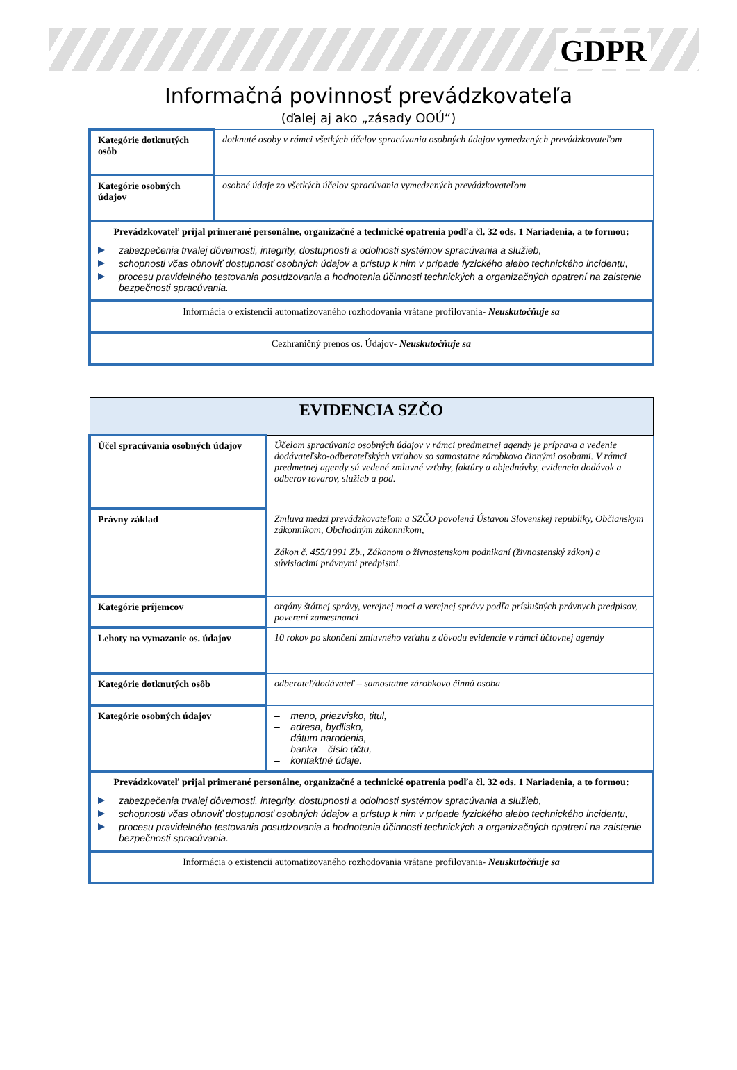GDPR
Informačná povinnosť prevádzkovateľa
(ďalej aj ako „zásady OOÚ“)
| Kategórie dotknutých osôb | dotknuté osoby v rámci všetkých účelov spracúvania osobných údajov vymedzených prevádzkovateľom |
| Kategórie osobných údajov | osobné údaje zo všetkých účelov spracúvania vymedzených prevádzkovateľom |
| Prevádzkovateľ prijal primerané personálne, organizačné a technické opatrenia podľa čl. 32 ods. 1 Nariadenia, a to formou: zabezpečenia trvalej dôvernosti, integrity, dostupnosti a odolnosti systémov spracúvania a služieb, schopnosti včas obnoviť dostupnosť osobných údajov a prístup k nim v prípade fyzického alebo technického incidentu, procesu pravidelného testovania posudzovania a hodnotenia účinnosti technických a organizačných opatrení na zaistenie bezpečnosti spracúvania. | |
| Informácia o existencii automatizovaného rozhodovania vrátane profilovania- Neuskutočňuje sa | |
| Cezhraničný prenos os. Údajov- Neuskutočňuje sa | |
| EVIDENCIA SZČO | |
| Účel spracúvania osobných údajov | Účelom spracúvania osobných údajov v rámci predmetnej agendy je príprava a vedenie dodávateľsko-odberateľských vzťahov so samostatne zárobkovo činnými osobami. V rámci predmetnej agendy sú vedené zmluvné vzťahy, faktúry a objednávky, evidencia dodávok a odberov tovarov, služieb a pod. |
| Právny základ | Zmluva medzi prevádzkovateľom a SZČO povolená Ústavou Slovenskej republiky, Občianskym zákonníkom, Obchodným zákonníkom, Zákon č. 455/1991 Zb., Zákonom o živnostenskom podnikaní (živnostenský zákon) a súvisiacimi právnymi predpismi. |
| Kategórie príjemcov | orgány štátnej správy, verejnej moci a verejnej správy podľa príslušných právnych predpisov, poverení zamestnanci |
| Lehoty na vymazanie os. údajov | 10 rokov po skončení zmluvného vzťahu z dôvodu evidencie v rámci účtovnej agendy |
| Kategórie dotknutých osôb | odberateľ/dodávateľ – samostatne zárobkovo činná osoba |
| Kategórie osobných údajov | – meno, priezvisko, titul, – adresa, bydlisko, – dátum narodenia, – banka – číslo účtu, – kontaktné údaje. |
| Prevádzkovateľ prijal primerané personálne, organizačné a technické opatrenia podľa čl. 32 ods. 1 Nariadenia, a to formou: zabezpečenia trvalej dôvernosti, integrity, dostupnosti a odolnosti systémov spracúvania a služieb, schopnosti včas obnoviť dostupnosť osobných údajov a prístup k nim v prípade fyzického alebo technického incidentu, procesu pravidelného testovania posudzovania a hodnotenia účinnosti technických a organizačných opatrení na zaistenie bezpečnosti spracúvania. | |
| Informácia o existencii automatizovaného rozhodovania vrátane profilovania- Neuskutočňuje sa | |